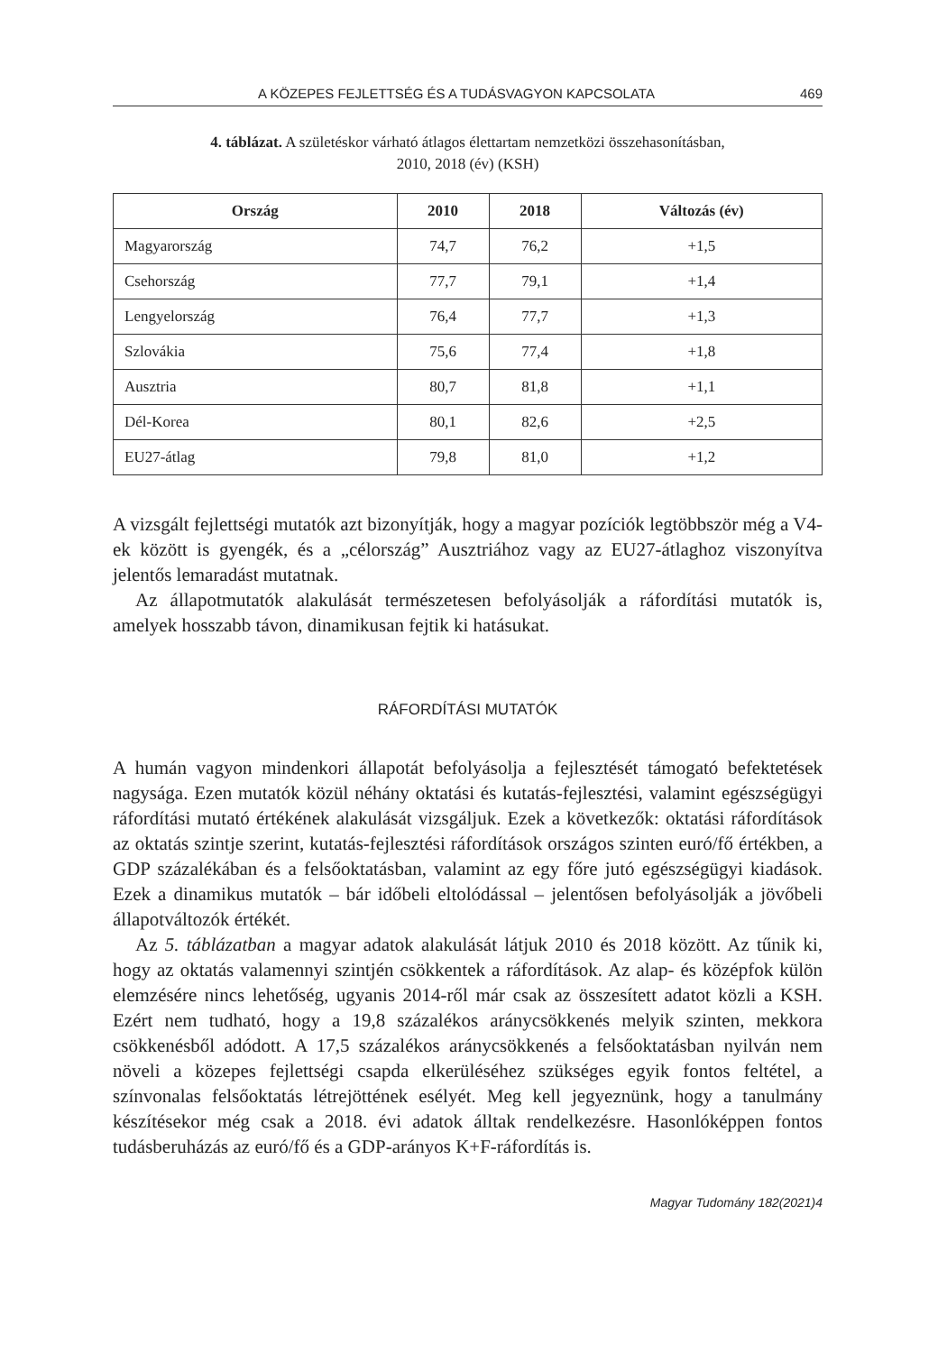A KÖZEPES FEJLETTSÉG ÉS A TUDÁSVAGYON KAPCSOLATA 469
4. táblázat. A születéskor várható átlagos élettartam nemzetközi összehasonításban,
2010, 2018 (év) (KSH)
| Ország | 2010 | 2018 | Változás (év) |
| --- | --- | --- | --- |
| Magyarország | 74,7 | 76,2 | +1,5 |
| Csehország | 77,7 | 79,1 | +1,4 |
| Lengyelország | 76,4 | 77,7 | +1,3 |
| Szlovákia | 75,6 | 77,4 | +1,8 |
| Ausztria | 80,7 | 81,8 | +1,1 |
| Dél-Korea | 80,1 | 82,6 | +2,5 |
| EU27-átlag | 79,8 | 81,0 | +1,2 |
A vizsgált fejlettségi mutatók azt bizonyítják, hogy a magyar pozíciók legtöbbször még a V4-ek között is gyengék, és a „célország” Ausztriához vagy az EU27-átlaghoz viszonyítva jelentős lemaradást mutatnak.
Az állapotmutatók alakulását természetesen befolyásolják a ráfordítási mutatók is, amelyek hosszabb távon, dinamikusan fejtik ki hatásukat.
RÁFORDÍTÁSI MUTATÓK
A humán vagyon mindenkori állapotát befolyásolja a fejlesztését támogató befektetések nagysága. Ezen mutatók közül néhány oktatási és kutatás-fejlesztési, valamint egészségügyi ráfordítási mutató értékének alakulását vizsgáljuk. Ezek a következők: oktatási ráfordítások az oktatás szintje szerint, kutatás-fejlesztési ráfordítások országos szinten euró/fő értékben, a GDP százalékában és a felsőoktatásban, valamint az egy főre jutó egészségügyi kiadások. Ezek a dinamikus mutatók – bár időbeli eltolódással – jelentősen befolyásolják a jövőbeli állapotváltozók értékét.
Az 5. táblázatban a magyar adatok alakulását látjuk 2010 és 2018 között. Az tűnik ki, hogy az oktatás valamennyi szintjén csökkentek a ráfordítások. Az alap- és középfok külön elemzésére nincs lehetőség, ugyanis 2014-ről már csak az összesített adatot közli a KSH. Ezért nem tudható, hogy a 19,8 százalékos aránycsökkenés melyik szinten, mekkora csökkenésből adódott. A 17,5 százalékos aránycsökkenés a felsőoktatásban nyilván nem növeli a közepes fejlettségi csapda elkerüléséhez szükséges egyik fontos feltétel, a színvonalas felsőoktatás létrejöttének esélyét. Meg kell jegyeznünk, hogy a tanulmány készítésekor még csak a 2018. évi adatok álltak rendelkezésre. Hasonlóképpen fontos tudásberuházás az euró/fő és a GDP-arányos K+F-ráfordítás is.
Magyar Tudomány 182(2021)4